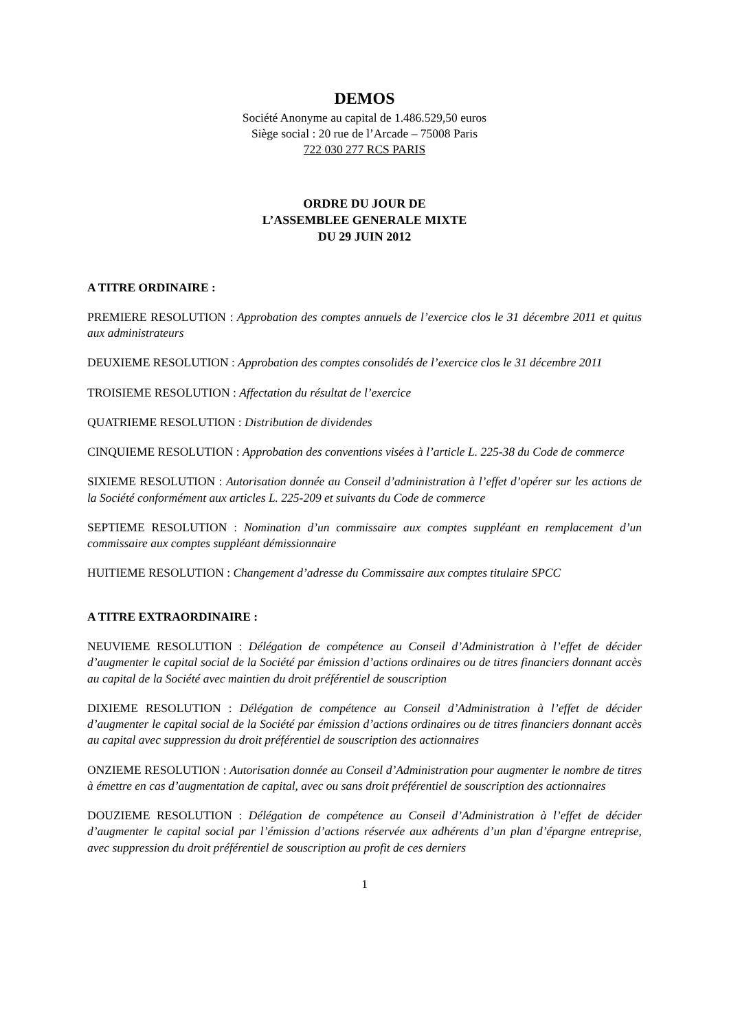DEMOS
Société Anonyme au capital de 1.486.529,50 euros
Siège social : 20 rue de l’Arcade – 75008 Paris
722 030 277 RCS PARIS
ORDRE DU JOUR DE
L’ASSEMBLEE GENERALE MIXTE
DU 29 JUIN 2012
A TITRE ORDINAIRE :
PREMIERE RESOLUTION : Approbation des comptes annuels de l’exercice clos le 31 décembre 2011 et quitus aux administrateurs
DEUXIEME RESOLUTION : Approbation des comptes consolidés de l’exercice clos le 31 décembre 2011
TROISIEME RESOLUTION : Affectation du résultat de l’exercice
QUATRIEME RESOLUTION : Distribution de dividendes
CINQUIEME RESOLUTION : Approbation des conventions visées à l’article L. 225-38 du Code de commerce
SIXIEME RESOLUTION : Autorisation donnée au Conseil d’administration à l’effet d’opérer sur les actions de la Société conformément aux articles L. 225-209 et suivants du Code de commerce
SEPTIEME RESOLUTION : Nomination d’un commissaire aux comptes suppléant en remplacement d’un commissaire aux comptes suppléant démissionnaire
HUITIEME RESOLUTION : Changement d’adresse du Commissaire aux comptes titulaire SPCC
A TITRE EXTRAORDINAIRE :
NEUVIEME RESOLUTION : Délégation de compétence au Conseil d’Administration à l’effet de décider d’augmenter le capital social de la Société par émission d’actions ordinaires ou de titres financiers donnant accès au capital de la Société avec maintien du droit préférentiel de souscription
DIXIEME RESOLUTION : Délégation de compétence au Conseil d’Administration à l’effet de décider d’augmenter le capital social de la Société par émission d’actions ordinaires ou de titres financiers donnant accès au capital avec suppression du droit préférentiel de souscription des actionnaires
ONZIEME RESOLUTION : Autorisation donnée au Conseil d’Administration pour augmenter le nombre de titres à émettre en cas d’augmentation de capital, avec ou sans droit préférentiel de souscription des actionnaires
DOUZIEME RESOLUTION : Délégation de compétence au Conseil d’Administration à l’effet de décider d’augmenter le capital social par l’émission d’actions réservée aux adhérents d’un plan d’épargne entreprise, avec suppression du droit préférentiel de souscription au profit de ces derniers
1